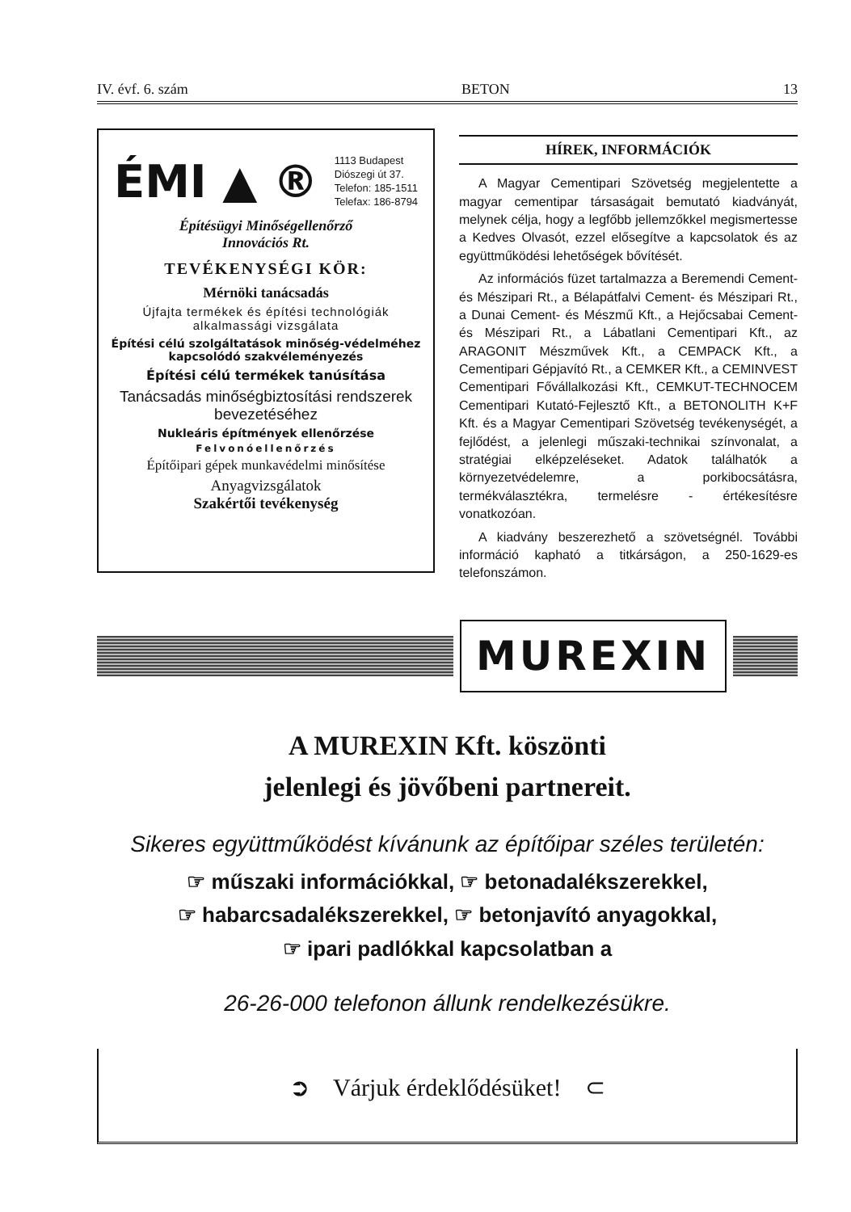IV. évf. 6. szám BETON 13
ÉMI ▲ ®
1113 Budapest
Diószegi út 37.
Telefon: 185-1511
Telefax: 186-8794
Építésügyi Minőségellenőrző
Innovációs Rt.
TEVÉKENYSÉGI KÖR:
Mérnöki tanácsadás
Újfajta termékek és építési technológiák alkalmassági vizsgálata
Építési célú szolgáltatások minőség-védelméhez kapcsolódó szakvéleményezés
Építési célú termékek tanúsítása
Tanácsadás minőségbiztosítási rendszerek bevezetéséhez
Nukleáris építmények ellenőrzése
Felvonóellenőrzés
Építőipari gépek munkavédelmi minősítése
Anyagvizsgálatok
Szakértői tevékenység
HÍREK, INFORMÁCIÓK
A Magyar Cementipari Szövetség megjelentette a magyar cementipar társaságait bemutató kiadványát, melynek célja, hogy a legfőbb jellemzőkkel megismertesse a Kedves Olvasót, ezzel elősegítve a kapcsolatok és az együttműködési lehetőségek bővítését.
Az információs füzet tartalmazza a Beremendi Cement- és Mészipari Rt., a Bélapátfalvi Cement- és Mészipari Rt., a Dunai Cement- és Mészmű Kft., a Hejőcsabai Cement- és Mészipari Rt., a Lábatlani Cementipari Kft., az ARAGONIT Mészművek Kft., a CEMPACK Kft., a Cementipari Gépjavító Rt., a CEMKER Kft., a CEMINVEST Cementipari Fővállalkozási Kft., CEMKUT-TECHNOCEM Cementipari Kutató-Fejlesztő Kft., a BETONOLITH K+F Kft. és a Magyar Cementipari Szövetség tevékenységét, a fejlődést, a jelenlegi műszaki-technikai színvonalat, a stratégiai elképzeléseket. Adatok találhatók a környezetvédelemre, a porkibocsátásra, termékválasztékra, termelésre - értékesítésre vonatkozóan.
A kiadvány beszerezhető a szövetségnél. További információ kapható a titkárságon, a 250-1629-es telefonszámon.
MUREXIN
A MUREXIN Kft. köszönti
jelenlegi és jövőbeni partnereit.
Sikeres együttműködést kívánunk az építőipar széles területén:
☞ műszaki információkkal, ☞ betonadalékszerekkel,
☞ habarcsadalékszerekkel, ☞ betonjavító anyagokkal,
☞ ipari padlókkal kapcsolatban a
26-26-000 telefonon állunk rendelkezésükre.
➲ Várjuk érdeklődésüket! ⊂